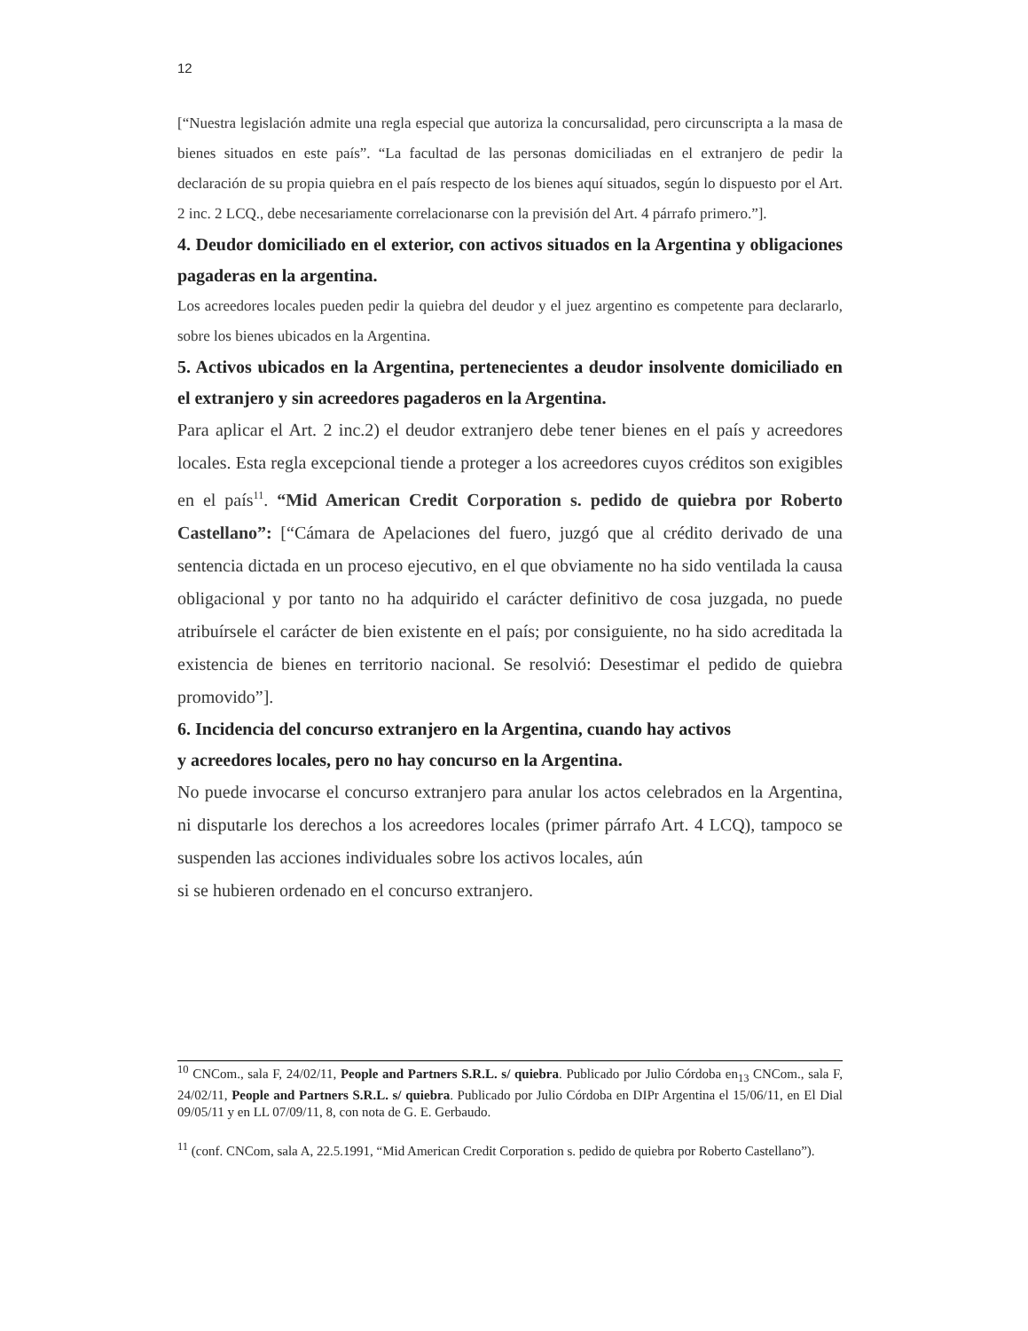12
[“Nuestra legislación admite una regla especial que autoriza la concursalidad, pero circunscripta a la masa de bienes situados en este país”. “La facultad de las personas domiciliadas en el extranjero de pedir la declaración de su propia quiebra en el país respecto de los bienes aquí situados, según lo dispuesto por el Art. 2 inc. 2 LCQ., debe necesariamente correlacionarse con la previsión del Art. 4 párrafo primero.”].
4. Deudor domiciliado en el exterior, con activos situados en la Argentina y obligaciones pagaderas en la argentina.
Los acreedores locales pueden pedir la quiebra del deudor y el juez argentino es competente para declararlo, sobre los bienes ubicados en la Argentina.
5. Activos ubicados en la Argentina, pertenecientes a deudor insolvente domiciliado en el extranjero y sin acreedores pagaderos en la Argentina.
Para aplicar el Art. 2 inc.2) el deudor extranjero debe tener bienes en el país y acreedores locales. Esta regla excepcional tiende a proteger a los acreedores cuyos créditos son exigibles en el país<sup>11</sup>. “Mid American Credit Corporation s. pedido de quiebra por Roberto Castellano”: [“Cámara de Apelaciones del fuero, juzgó que al crédito derivado de una sentencia dictada en un proceso ejecutivo, en el que obviamente no ha sido ventilada la causa obligacional y por tanto no ha adquirido el carácter definitivo de cosa juzgada, no puede atribuírsele el carácter de bien existente en el país; por consiguiente, no ha sido acreditada la existencia de bienes en territorio nacional. Se resolvió: Desestimar el pedido de quiebra promovido”].
6. Incidencia del concurso extranjero en la Argentina, cuando hay activos
y acreedores locales, pero no hay concurso en la Argentina.
No puede invocarse el concurso extranjero para anular los actos celebrados en la Argentina, ni disputarle los derechos a los acreedores locales (primer párrafo Art. 4 LCQ), tampoco se suspenden las acciones individuales sobre los activos locales, aún
si se hubieren ordenado en el concurso extranjero.
<sup>10</sup> CNCom., sala F, 24/02/11, People and Partners S.R.L. s/ quiebra. Publicado por Julio Córdoba en<sub>13</sub> CNCom., sala F, 24/02/11, People and Partners S.R.L. s/ quiebra. Publicado por Julio Córdoba en DIPr Argentina el 15/06/11, en El Dial 09/05/11 y en LL 07/09/11, 8, con nota de G. E. Gerbaudo.
<sup>11</sup> (conf. CNCom, sala A, 22.5.1991, “Mid American Credit Corporation s. pedido de quiebra por Roberto Castellano”).